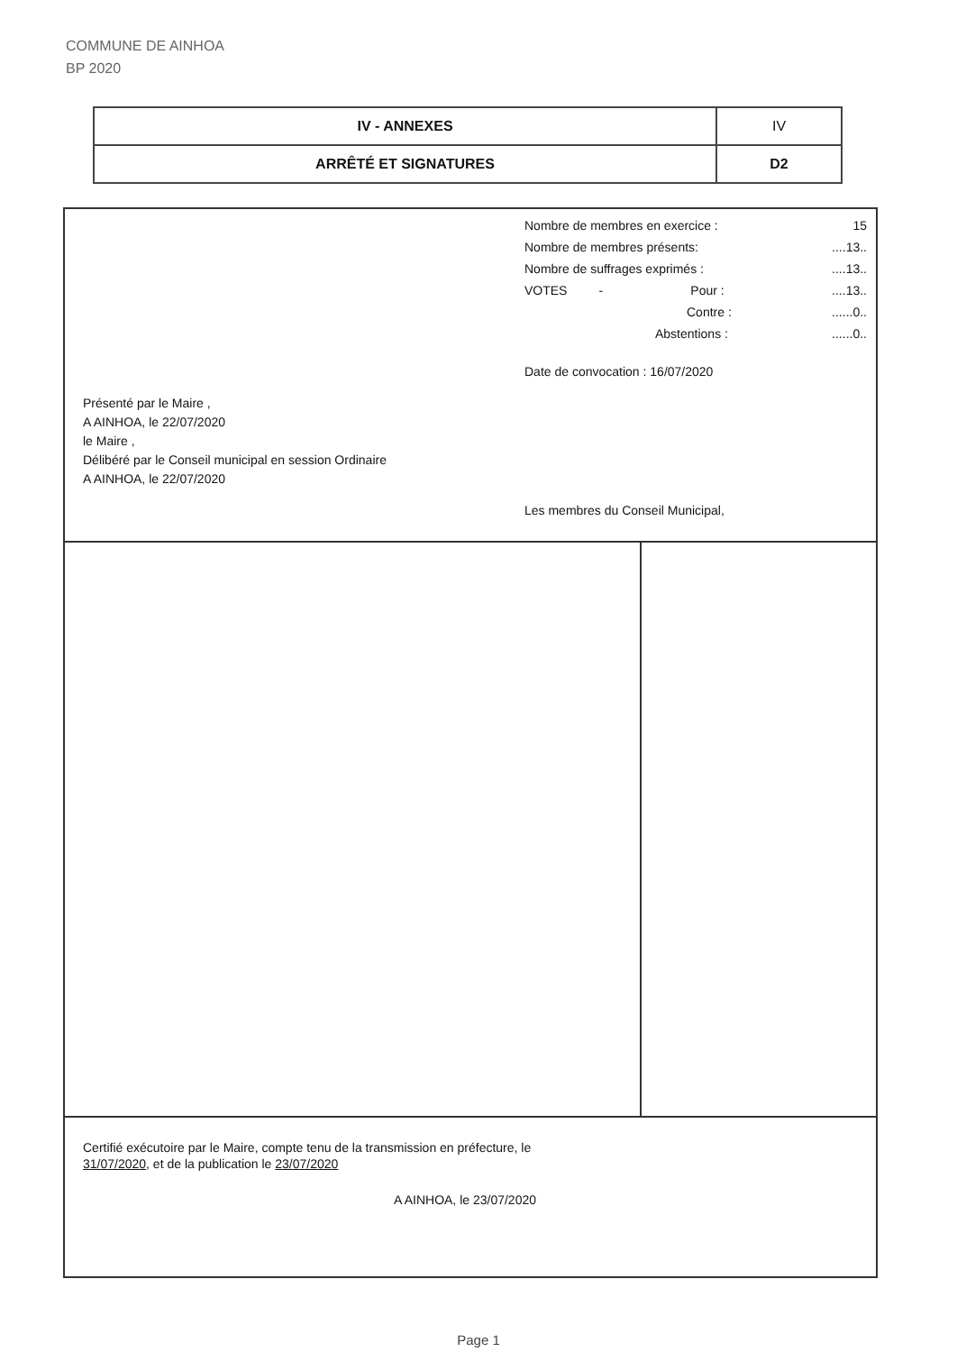COMMUNE DE AINHOA
BP 2020
| IV - ANNEXES | IV |
| ARRÊTÉ ET SIGNATURES | D2 |
Présenté par le Maire ,
A AINHOA, le 22/07/2020
le Maire ,
Délibéré par le Conseil municipal en session Ordinaire
A AINHOA, le 22/07/2020
Nombre de membres en exercice : 15
Nombre de membres présents:....13..
Nombre de suffrages exprimés :....13..
VOTES - Pour :....13..
Contre :......0..
Abstentions :......0..
Date de convocation : 16/07/2020
Les membres du Conseil Municipal,
Certifié exécutoire par le Maire, compte tenu de la transmission en préfecture, le
31/07/2020, et de la publication le 23/07/2020
A AINHOA, le 23/07/2020
Page 1